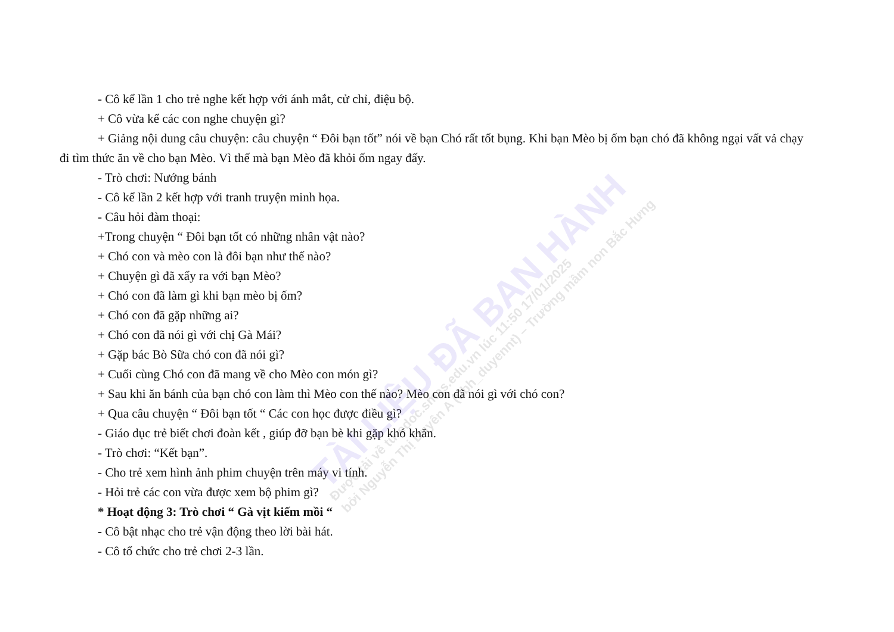TÀI LIỆU ĐÃ BAN HÀNH
Được tải về từ edoc.smas.edu.vn lúc 11:50 17/01/2025
bởi Nguyễn Thị Duyên A (ubh_duyennt) – Trường mầm non Bắc Hưng
- Cô kể lần 1 cho trẻ nghe kết hợp với ánh mắt, cử chỉ, điệu bộ.
+ Cô vừa kể các con nghe chuyện gì?
+ Giảng nội dung câu chuyện: câu chuyện “ Đôi bạn tốt” nói về bạn Chó rất tốt bụng. Khi bạn Mèo bị ốm bạn chó đã không ngại vất vả chạy đi tìm thức ăn về cho bạn Mèo. Vì thế mà bạn Mèo đã khỏi ốm ngay đấy.
- Trò chơi: Nướng bánh
- Cô kể lần 2 kết hợp với tranh truyện minh họa.
- Câu hỏi đàm thoại:
+Trong chuyện “ Đôi bạn tốt có những nhân vật nào?
+ Chó con và mèo con là đôi bạn như thế nào?
+ Chuyện gì đã xẩy ra với bạn Mèo?
+ Chó con đã làm gì khi bạn mèo bị ốm?
+ Chó con đã gặp những ai?
+ Chó con đã nói gì với chị Gà Mái?
+ Gặp bác Bò Sữa chó con đã nói gì?
+ Cuối cùng Chó con đã mang về cho Mèo con món gì?
+ Sau khi ăn bánh của bạn chó con làm thì Mèo con thế nào? Mèo con đã nói gì với chó con?
+ Qua câu chuyện “ Đôi bạn tốt “ Các con học được điều gì?
- Giáo dục trẻ biết chơi đoàn kết , giúp đỡ bạn bè khi gặp khó khăn.
- Trò chơi: “Kết bạn”.
- Cho trẻ xem hình ảnh phim chuyện trên máy vi tính.
- Hỏi trẻ các con vừa được xem bộ phim gì?
* Hoạt động 3: Trò chơi “ Gà vịt kiếm mồi “
- Cô bật nhạc cho trẻ vận động theo lời bài hát.
- Cô tổ chức cho trẻ chơi 2-3 lần.